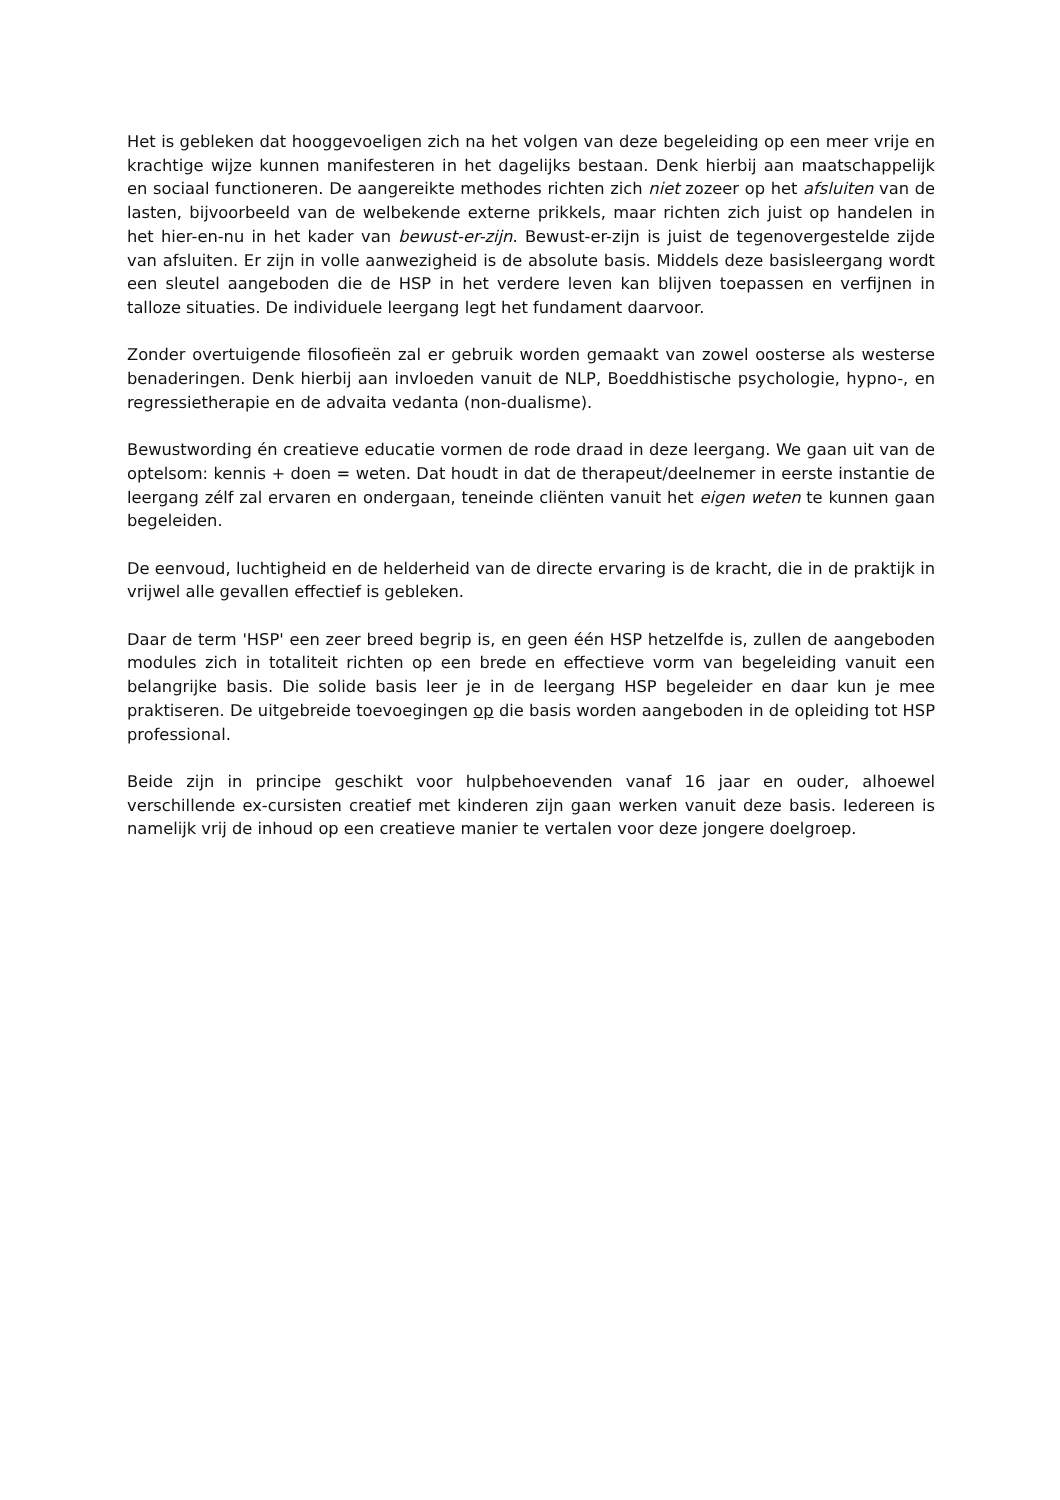Het is gebleken dat hooggevoeligen zich na het volgen van deze begeleiding op een meer vrije en krachtige wijze kunnen manifesteren in het dagelijks bestaan. Denk hierbij aan maatschappelijk en sociaal functioneren. De aangereikte methodes richten zich niet zozeer op het afsluiten van de lasten, bijvoorbeeld van de welbekende externe prikkels, maar richten zich juist op handelen in het hier-en-nu in het kader van bewust-er-zijn. Bewust-er-zijn is juist de tegenovergestelde zijde van afsluiten. Er zijn in volle aanwezigheid is de absolute basis. Middels deze basisleergang wordt een sleutel aangeboden die de HSP in het verdere leven kan blijven toepassen en verfijnen in talloze situaties. De individuele leergang legt het fundament daarvoor.
Zonder overtuigende filosofieën zal er gebruik worden gemaakt van zowel oosterse als westerse benaderingen. Denk hierbij aan invloeden vanuit de NLP, Boeddhistische psychologie, hypno-, en regressietherapie en de advaita vedanta (non-dualisme).
Bewustwording én creatieve educatie vormen de rode draad in deze leergang. We gaan uit van de optelsom: kennis + doen = weten. Dat houdt in dat de therapeut/deelnemer in eerste instantie de leergang zélf zal ervaren en ondergaan, teneinde cliënten vanuit het eigen weten te kunnen gaan begeleiden.
De eenvoud, luchtigheid en de helderheid van de directe ervaring is de kracht, die in de praktijk in vrijwel alle gevallen effectief is gebleken.
Daar de term 'HSP' een zeer breed begrip is, en geen één HSP hetzelfde is, zullen de aangeboden modules zich in totaliteit richten op een brede en effectieve vorm van begeleiding vanuit een belangrijke basis. Die solide basis leer je in de leergang HSP begeleider en daar kun je mee praktiseren. De uitgebreide toevoegingen op die basis worden aangeboden in de opleiding tot HSP professional.
Beide zijn in principe geschikt voor hulpbehoevenden vanaf 16 jaar en ouder, alhoewel verschillende ex-cursisten creatief met kinderen zijn gaan werken vanuit deze basis. Iedereen is namelijk vrij de inhoud op een creatieve manier te vertalen voor deze jongere doelgroep.